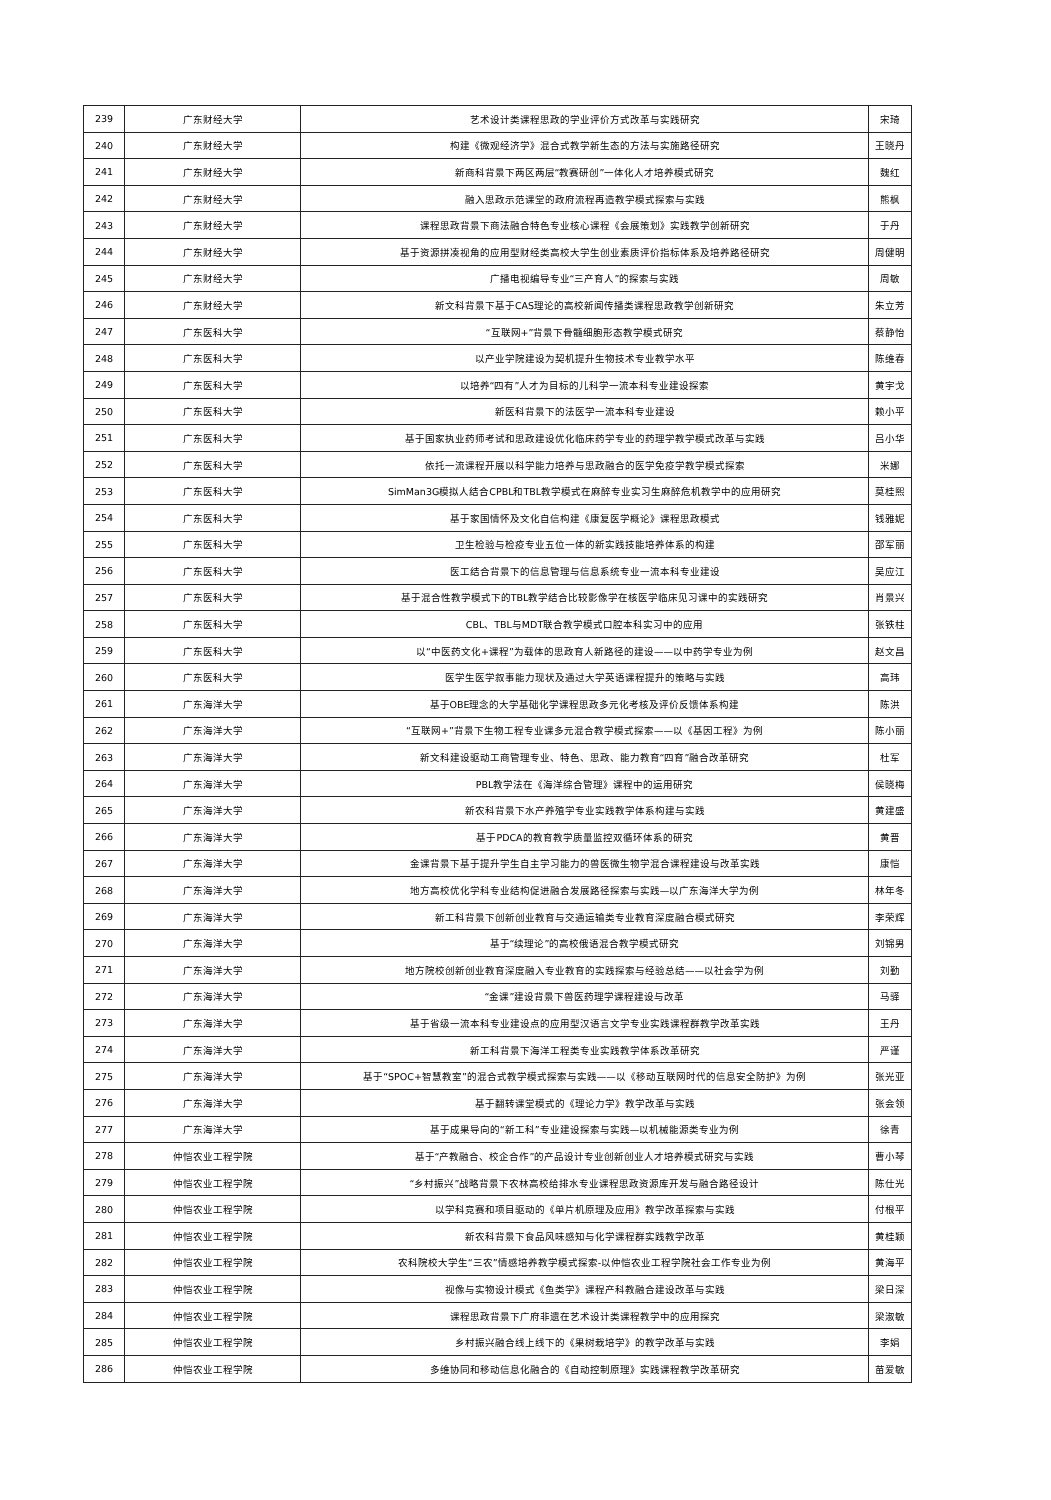| 239 | 广东财经大学 | 艺术设计类课程思政的学业评价方式改革与实践研究 | 宋琦 |
| 240 | 广东财经大学 | 构建《微观经济学》混合式教学新生态的方法与实施路径研究 | 王晓丹 |
| 241 | 广东财经大学 | 新商科背景下两区两层“教赛研创”一体化人才培养模式研究 | 魏红 |
| 242 | 广东财经大学 | 融入思政示范课堂的政府流程再造教学模式探索与实践 | 熊枫 |
| 243 | 广东财经大学 | 课程思政背景下商法融合特色专业核心课程《会展策划》实践教学创新研究 | 于丹 |
| 244 | 广东财经大学 | 基于资源拼凑视角的应用型财经类高校大学生创业素质评价指标体系及培养路径研究 | 周健明 |
| 245 | 广东财经大学 | 广播电视编导专业“三产育人”的探索与实践 | 周敏 |
| 246 | 广东财经大学 | 新文科背景下基于CAS理论的高校新闻传播类课程思政教学创新研究 | 朱立芳 |
| 247 | 广东医科大学 | “互联网+”背景下骨髓细胞形态教学模式研究 | 蔡静怡 |
| 248 | 广东医科大学 | 以产业学院建设为契机提升生物技术专业教学水平 | 陈维春 |
| 249 | 广东医科大学 | 以培养“四有”人才为目标的儿科学一流本科专业建设探索 | 黄宇戈 |
| 250 | 广东医科大学 | 新医科背景下的法医学一流本科专业建设 | 赖小平 |
| 251 | 广东医科大学 | 基于国家执业药师考试和思政建设优化临床药学专业的药理学教学模式改革与实践 | 吕小华 |
| 252 | 广东医科大学 | 依托一流课程开展以科学能力培养与思政融合的医学免疫学教学模式探索 | 米娜 |
| 253 | 广东医科大学 | SimMan3G模拟人结合CPBL和TBL教学模式在麻醉专业实习生麻醉危机教学中的应用研究 | 莫桂熙 |
| 254 | 广东医科大学 | 基于家国情怀及文化自信构建《康复医学概论》课程思政模式 | 钱雅妮 |
| 255 | 广东医科大学 | 卫生检验与检疫专业五位一体的新实践技能培养体系的构建 | 邵军丽 |
| 256 | 广东医科大学 | 医工结合背景下的信息管理与信息系统专业一流本科专业建设 | 吴应江 |
| 257 | 广东医科大学 | 基于混合性教学模式下的TBL教学结合比较影像学在核医学临床见习课中的实践研究 | 肖景兴 |
| 258 | 广东医科大学 | CBL、TBL与MDT联合教学模式口腔本科实习中的应用 | 张铁柱 |
| 259 | 广东医科大学 | 以“中医药文化+课程”为载体的思政育人新路径的建设——以中药学专业为例 | 赵文昌 |
| 260 | 广东医科大学 | 医学生医学叙事能力现状及通过大学英语课程提升的策略与实践 | 高玮 |
| 261 | 广东海洋大学 | 基于OBE理念的大学基础化学课程思政多元化考核及评价反馈体系构建 | 陈洪 |
| 262 | 广东海洋大学 | “互联网+”背景下生物工程专业课多元混合教学模式探索——以《基因工程》为例 | 陈小丽 |
| 263 | 广东海洋大学 | 新文科建设驱动工商管理专业、特色、思政、能力教育“四育”融合改革研究 | 杜军 |
| 264 | 广东海洋大学 | PBL教学法在《海洋综合管理》课程中的运用研究 | 侯晓梅 |
| 265 | 广东海洋大学 | 新农科背景下水产养殖学专业实践教学体系构建与实践 | 黄建盛 |
| 266 | 广东海洋大学 | 基于PDCA的教育教学质量监控双循环体系的研究 | 黄晋 |
| 267 | 广东海洋大学 | 金课背景下基于提升学生自主学习能力的兽医微生物学混合课程建设与改革实践 | 康恺 |
| 268 | 广东海洋大学 | 地方高校优化学科专业结构促进融合发展路径探索与实践—以广东海洋大学为例 | 林年冬 |
| 269 | 广东海洋大学 | 新工科背景下创新创业教育与交通运输类专业教育深度融合模式研究 | 李荣辉 |
| 270 | 广东海洋大学 | 基于“续理论”的高校俄语混合教学模式研究 | 刘锦男 |
| 271 | 广东海洋大学 | 地方院校创新创业教育深度融入专业教育的实践探索与经验总结——以社会学为例 | 刘勤 |
| 272 | 广东海洋大学 | “金课”建设背景下兽医药理学课程建设与改革 | 马驿 |
| 273 | 广东海洋大学 | 基于省级一流本科专业建设点的应用型汉语言文学专业实践课程群教学改革实践 | 王丹 |
| 274 | 广东海洋大学 | 新工科背景下海洋工程类专业实践教学体系改革研究 | 严谨 |
| 275 | 广东海洋大学 | 基于“SPOC+智慧教室”的混合式教学模式探索与实践——以《移动互联网时代的信息安全防护》为例 | 张光亚 |
| 276 | 广东海洋大学 | 基于翻转课堂模式的《理论力学》教学改革与实践 | 张会领 |
| 277 | 广东海洋大学 | 基于成果导向的“新工科”专业建设探索与实践—以机械能源类专业为例 | 徐青 |
| 278 | 仲恺农业工程学院 | 基于“产教融合、校企合作”的产品设计专业创新创业人才培养模式研究与实践 | 曹小琴 |
| 279 | 仲恺农业工程学院 | “乡村振兴”战略背景下农林高校给排水专业课程思政资源库开发与融合路径设计 | 陈仕光 |
| 280 | 仲恺农业工程学院 | 以学科竞赛和项目驱动的《单片机原理及应用》教学改革探索与实践 | 付根平 |
| 281 | 仲恺农业工程学院 | 新农科背景下食品风味感知与化学课程群实践教学改革 | 黄桂颖 |
| 282 | 仲恺农业工程学院 | 农科院校大学生“三农”情感培养教学模式探索-以仲恺农业工程学院社会工作专业为例 | 黄海平 |
| 283 | 仲恺农业工程学院 | 视像与实物设计模式《鱼类学》课程产科教融合建设改革与实践 | 梁日深 |
| 284 | 仲恺农业工程学院 | 课程思政背景下广府非遗在艺术设计类课程教学中的应用探究 | 梁淑敏 |
| 285 | 仲恺农业工程学院 | 乡村振兴融合线上线下的《果树栽培学》的教学改革与实践 | 李娟 |
| 286 | 仲恺农业工程学院 | 多维协同和移动信息化融合的《自动控制原理》实践课程教学改革研究 | 苗爱敏 |